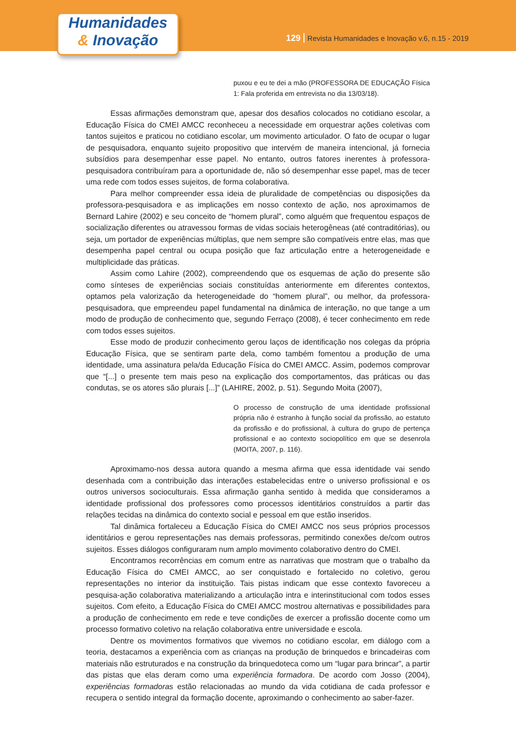129 Revista Humanidades e Inovação v.6, n.15 - 2019
Humanidades
& Inovação
puxou e eu te dei a mão (PROFESSORA DE EDUCAÇÃO Física 1: Fala proferida em entrevista no dia 13/03/18).
Essas afirmações demonstram que, apesar dos desafios colocados no cotidiano escolar, a Educação Física do CMEI AMCC reconheceu a necessidade em orquestrar ações coletivas com tantos sujeitos e praticou no cotidiano escolar, um movimento articulador. O fato de ocupar o lugar de pesquisadora, enquanto sujeito propositivo que intervém de maneira intencional, já fornecia subsídios para desempenhar esse papel. No entanto, outros fatores inerentes à professora-pesquisadora contribuíram para a oportunidade de, não só desempenhar esse papel, mas de tecer uma rede com todos esses sujeitos, de forma colaborativa.
Para melhor compreender essa ideia de pluralidade de competências ou disposições da professora-pesquisadora e as implicações em nosso contexto de ação, nos aproximamos de Bernard Lahire (2002) e seu conceito de “homem plural”, como alguém que frequentou espaços de socialização diferentes ou atravessou formas de vidas sociais heterogêneas (até contraditórias), ou seja, um portador de experiências múltiplas, que nem sempre são compatíveis entre elas, mas que desempenha papel central ou ocupa posição que faz articulação entre a heterogeneidade e multiplicidade das práticas.
Assim como Lahire (2002), compreendendo que os esquemas de ação do presente são como sínteses de experiências sociais constituídas anteriormente em diferentes contextos, optamos pela valorização da heterogeneidade do “homem plural”, ou melhor, da professora-pesquisadora, que empreendeu papel fundamental na dinâmica de interação, no que tange a um modo de produção de conhecimento que, segundo Ferraço (2008), é tecer conhecimento em rede com todos esses sujeitos.
Esse modo de produzir conhecimento gerou laços de identificação nos colegas da própria Educação Física, que se sentiram parte dela, como também fomentou a produção de uma identidade, uma assinatura pela/da Educação Física do CMEI AMCC. Assim, podemos comprovar que “[...] o presente tem mais peso na explicação dos comportamentos, das práticas ou das condutas, se os atores são plurais [...]” (LAHIRE, 2002, p. 51). Segundo Moita (2007),
O processo de construção de uma identidade profissional própria não é estranho à função social da profissão, ao estatuto da profissão e do profissional, à cultura do grupo de pertença profissional e ao contexto sociopolítico em que se desenrola (MOITA, 2007, p. 116).
Aproximamo-nos dessa autora quando a mesma afirma que essa identidade vai sendo desenhada com a contribuição das interações estabelecidas entre o universo profissional e os outros universos socioculturais. Essa afirmação ganha sentido à medida que consideramos a identidade profissional dos professores como processos identitários construídos a partir das relações tecidas na dinâmica do contexto social e pessoal em que estão inseridos.
Tal dinâmica fortaleceu a Educação Física do CMEI AMCC nos seus próprios processos identitários e gerou representações nas demais professoras, permitindo conexões de/com outros sujeitos. Esses diálogos configuraram num amplo movimento colaborativo dentro do CMEI.
Encontramos recorrências em comum entre as narrativas que mostram que o trabalho da Educação Física do CMEI AMCC, ao ser conquistado e fortalecido no coletivo, gerou representações no interior da instituição. Tais pistas indicam que esse contexto favoreceu a pesquisa-ação colaborativa materializando a articulação intra e interinstitucional com todos esses sujeitos. Com efeito, a Educação Física do CMEI AMCC mostrou alternativas e possibilidades para a produção de conhecimento em rede e teve condições de exercer a profissão docente como um processo formativo coletivo na relação colaborativa entre universidade e escola.
Dentre os movimentos formativos que vivemos no cotidiano escolar, em diálogo com a teoria, destacamos a experiência com as crianças na produção de brinquedos e brincadeiras com materiais não estruturados e na construção da brinquedoteca como um “lugar para brincar”, a partir das pistas que elas deram como uma experiência formadora. De acordo com Josso (2004), experiências formadoras estão relacionadas ao mundo da vida cotidiana de cada professor e recupera o sentido integral da formação docente, aproximando o conhecimento ao saber-fazer.